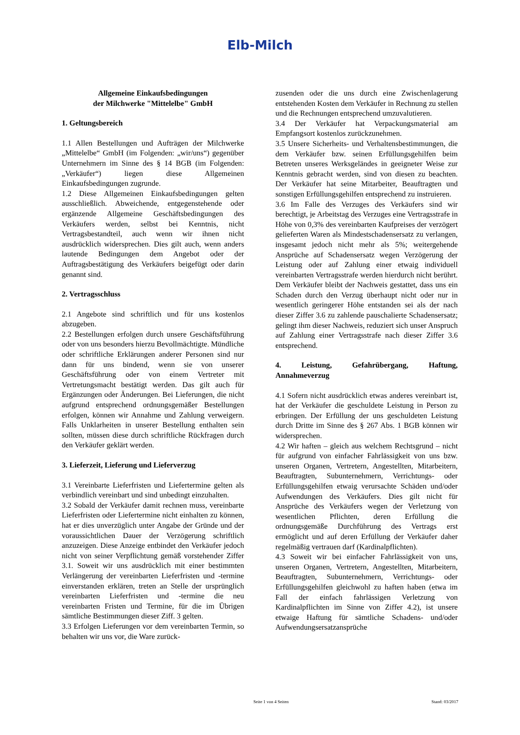Elb-Milch
Allgemeine Einkaufsbedingungen
der Milchwerke "Mittelelbe" GmbH
1. Geltungsbereich
1.1 Allen Bestellungen und Aufträgen der Milchwerke „Mittelelbe“ GmbH (im Folgenden: „wir/uns“) gegenüber Unternehmern im Sinne des § 14 BGB (im Folgenden: „Verkäufer“) liegen diese Allgemeinen Einkaufsbedingungen zugrunde.
1.2 Diese Allgemeinen Einkaufsbedingungen gelten ausschließlich. Abweichende, entgegenstehende oder ergänzende Allgemeine Geschäftsbedingungen des Verkäufers werden, selbst bei Kenntnis, nicht Vertragsbestandteil, auch wenn wir ihnen nicht ausdrücklich widersprechen. Dies gilt auch, wenn anders lautende Bedingungen dem Angebot oder der Auftragsbestätigung des Verkäufers beigefügt oder darin genannt sind.
2. Vertragsschluss
2.1 Angebote sind schriftlich und für uns kostenlos abzugeben.
2.2 Bestellungen erfolgen durch unsere Geschäftsführung oder von uns besonders hierzu Bevollmächtigte. Mündliche oder schriftliche Erklärungen anderer Personen sind nur dann für uns bindend, wenn sie von unserer Geschäftsführung oder von einem Vertreter mit Vertretungsmacht bestätigt werden. Das gilt auch für Ergänzungen oder Änderungen. Bei Lieferungen, die nicht aufgrund entsprechend ordnungsgemäßer Bestellungen erfolgen, können wir Annahme und Zahlung verweigern. Falls Unklarheiten in unserer Bestellung enthalten sein sollten, müssen diese durch schriftliche Rückfragen durch den Verkäufer geklärt werden.
3. Lieferzeit, Lieferung und Lieferverzug
3.1 Vereinbarte Lieferfristen und Liefertermine gelten als verbindlich vereinbart und sind unbedingt einzuhalten.
3.2 Sobald der Verkäufer damit rechnen muss, vereinbarte Lieferfristen oder Liefertermine nicht einhalten zu können, hat er dies unverzüglich unter Angabe der Gründe und der voraussichtlichen Dauer der Verzögerung schriftlich anzuzeigen. Diese Anzeige entbindet den Verkäufer jedoch nicht von seiner Verpflichtung gemäß vorstehender Ziffer 3.1. Soweit wir uns ausdrücklich mit einer bestimmten Verlängerung der vereinbarten Lieferfristen und -termine einverstanden erklären, treten an Stelle der ursprünglich vereinbarten Lieferfristen und -termine die neu vereinbarten Fristen und Termine, für die im Übrigen sämtliche Bestimmungen dieser Ziff. 3 gelten.
3.3 Erfolgen Lieferungen vor dem vereinbarten Termin, so behalten wir uns vor, die Ware zurück-
zusenden oder die uns durch eine Zwischenlagerung entstehenden Kosten dem Verkäufer in Rechnung zu stellen und die Rechnungen entsprechend umzuvalutieren.
3.4 Der Verkäufer hat Verpackungsmaterial am Empfangsort kostenlos zurückzunehmen.
3.5 Unsere Sicherheits- und Verhaltensbestimmungen, die dem Verkäufer bzw. seinen Erfüllungsgehilfen beim Betreten unseres Werksgeländes in geeigneter Weise zur Kenntnis gebracht werden, sind von diesen zu beachten. Der Verkäufer hat seine Mitarbeiter, Beauftragten und sonstigen Erfüllungsgehilfen entsprechend zu instruieren.
3.6 Im Falle des Verzuges des Verkäufers sind wir berechtigt, je Arbeitstag des Verzuges eine Vertragsstrafe in Höhe von 0,3% des vereinbarten Kaufpreises der verzögert gelieferten Waren als Mindestschadensersatz zu verlangen, insgesamt jedoch nicht mehr als 5%; weitergehende Ansprüche auf Schadensersatz wegen Verzögerung der Leistung oder auf Zahlung einer etwaig individuell vereinbarten Vertragsstrafe werden hierdurch nicht berührt. Dem Verkäufer bleibt der Nachweis gestattet, dass uns ein Schaden durch den Verzug überhaupt nicht oder nur in wesentlich geringerer Höhe entstanden sei als der nach dieser Ziffer 3.6 zu zahlende pauschalierte Schadensersatz; gelingt ihm dieser Nachweis, reduziert sich unser Anspruch auf Zahlung einer Vertragsstrafe nach dieser Ziffer 3.6 entsprechend.
4. Leistung, Gefahrübergang, Haftung, Annahmeverzug
4.1 Sofern nicht ausdrücklich etwas anderes vereinbart ist, hat der Verkäufer die geschuldete Leistung in Person zu erbringen. Der Erfüllung der uns geschuldeten Leistung durch Dritte im Sinne des § 267 Abs. 1 BGB können wir widersprechen.
4.2 Wir haften – gleich aus welchem Rechtsgrund – nicht für aufgrund von einfacher Fahrlässigkeit von uns bzw. unseren Organen, Vertretern, Angestellten, Mitarbeitern, Beauftragten, Subunternehmern, Verrichtungs- oder Erfüllungsgehilfen etwaig verursachte Schäden und/oder Aufwendungen des Verkäufers. Dies gilt nicht für Ansprüche des Verkäufers wegen der Verletzung von wesentlichen Pflichten, deren Erfüllung die ordnungsgemäße Durchführung des Vertrags erst ermöglicht und auf deren Erfüllung der Verkäufer daher regelmäßig vertrauen darf (Kardinalpflichten).
4.3 Soweit wir bei einfacher Fahrlässigkeit von uns, unseren Organen, Vertretern, Angestellten, Mitarbeitern, Beauftragten, Subunternehmern, Verrichtungs- oder Erfüllungsgehilfen gleichwohl zu haften haben (etwa im Fall der einfach fahrlässigen Verletzung von Kardinalpflichten im Sinne von Ziffer 4.2), ist unsere etwaige Haftung für sämtliche Schadens- und/oder Aufwendungsersatzansprüche
Seite 1 von 4 Seiten Stand: 03/2017